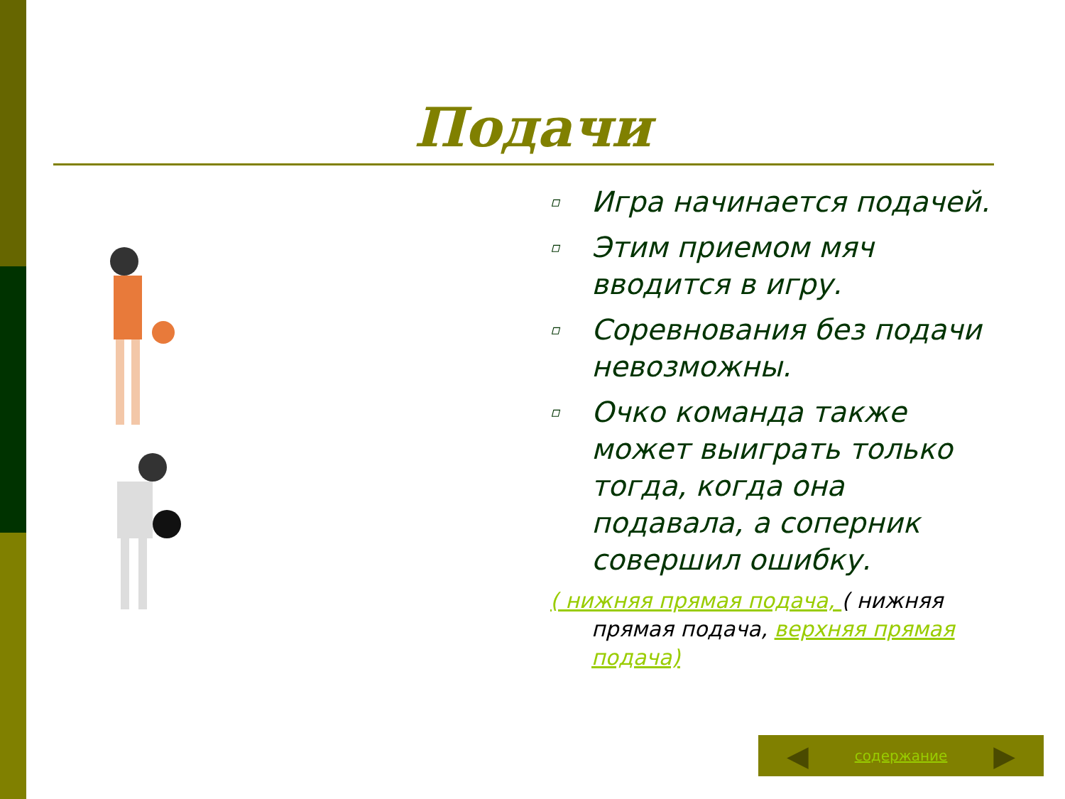Подачи
▫ Игра начинается подачей.
▫ Этим приемом мяч вводится в игру.
▫ Соревнования без подачи невозможны.
▫ Очко команда также может выиграть только тогда, когда она подавала, а соперник совершил ошибку.
( нижняя прямая подача, ( нижняя прямая подача, верхняя прямая подача)
◀ содержание ▶